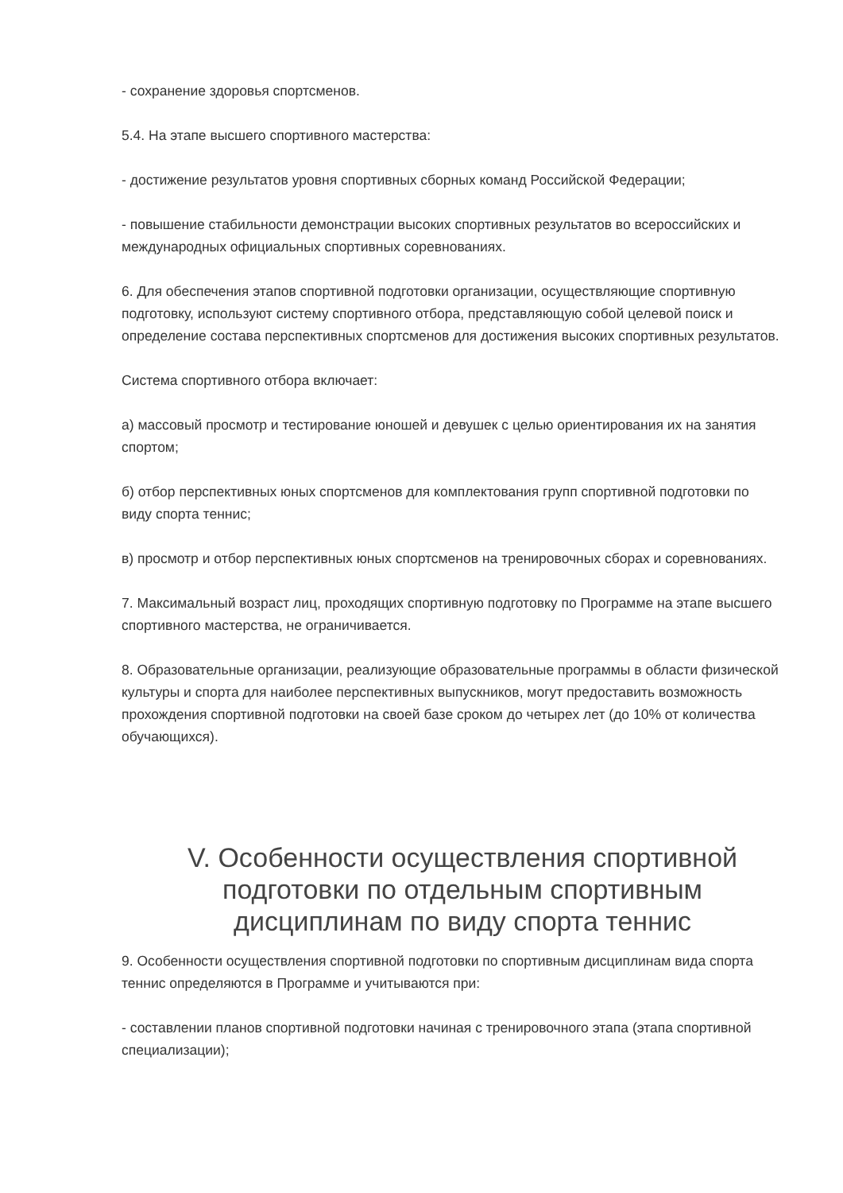- сохранение здоровья спортсменов.
5.4. На этапе высшего спортивного мастерства:
- достижение результатов уровня спортивных сборных команд Российской Федерации;
- повышение стабильности демонстрации высоких спортивных результатов во всероссийских и международных официальных спортивных соревнованиях.
6. Для обеспечения этапов спортивной подготовки организации, осуществляющие спортивную подготовку, используют систему спортивного отбора, представляющую собой целевой поиск и определение состава перспективных спортсменов для достижения высоких спортивных результатов.
Система спортивного отбора включает:
а) массовый просмотр и тестирование юношей и девушек с целью ориентирования их на занятия спортом;
б) отбор перспективных юных спортсменов для комплектования групп спортивной подготовки по виду спорта теннис;
в) просмотр и отбор перспективных юных спортсменов на тренировочных сборах и соревнованиях.
7. Максимальный возраст лиц, проходящих спортивную подготовку по Программе на этапе высшего спортивного мастерства, не ограничивается.
8. Образовательные организации, реализующие образовательные программы в области физической культуры и спорта для наиболее перспективных выпускников, могут предоставить возможность прохождения спортивной подготовки на своей базе сроком до четырех лет (до 10% от количества обучающихся).
V. Особенности осуществления спортивной подготовки по отдельным спортивным дисциплинам по виду спорта теннис
9. Особенности осуществления спортивной подготовки по спортивным дисциплинам вида спорта теннис определяются в Программе и учитываются при:
- составлении планов спортивной подготовки начиная с тренировочного этапа (этапа спортивной специализации);